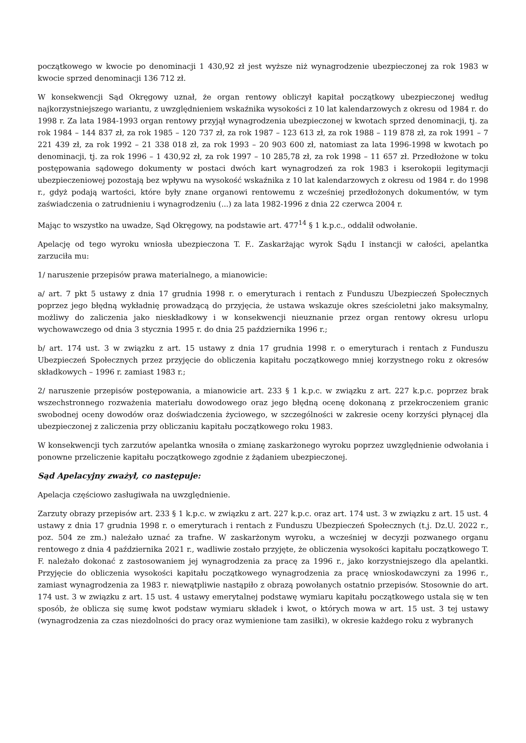początkowego w kwocie po denominacji 1 430,92 zł jest wyższe niż wynagrodzenie ubezpieczonej za rok 1983 w kwocie sprzed denominacji 136 712 zł.
W konsekwencji Sąd Okręgowy uznał, że organ rentowy obliczył kapitał początkowy ubezpieczonej według najkorzystniejszego wariantu, z uwzględnieniem wskaźnika wysokości z 10 lat kalendarzowych z okresu od 1984 r. do 1998 r. Za lata 1984-1993 organ rentowy przyjął wynagrodzenia ubezpieczonej w kwotach sprzed denominacji, tj. za rok 1984 – 144 837 zł, za rok 1985 – 120 737 zł, za rok 1987 – 123 613 zł, za rok 1988 – 119 878 zł, za rok 1991 – 7 221 439 zł, za rok 1992 – 21 338 018 zł, za rok 1993 – 20 903 600 zł, natomiast za lata 1996-1998 w kwotach po denominacji, tj. za rok 1996 – 1 430,92 zł, za rok 1997 – 10 285,78 zł, za rok 1998 – 11 657 zł. Przedłożone w toku postępowania sądowego dokumenty w postaci dwóch kart wynagrodzeń za rok 1983 i kserokopii legitymacji ubezpieczeniowej pozostają bez wpływu na wysokość wskaźnika z 10 lat kalendarzowych z okresu od 1984 r. do 1998 r., gdyż podają wartości, które były znane organowi rentowemu z wcześniej przedłożonych dokumentów, w tym zaświadczenia o zatrudnieniu i wynagrodzeniu (...) za lata 1982-1996 z dnia 22 czerwca 2004 r.
Mając to wszystko na uwadze, Sąd Okręgowy, na podstawie art. 477<sup>14</sup> § 1 k.p.c., oddalił odwołanie.
Apelację od tego wyroku wniosła ubezpieczona T. F.. Zaskarżając wyrok Sądu I instancji w całości, apelantka zarzuciła mu:
1/ naruszenie przepisów prawa materialnego, a mianowicie:
a/ art. 7 pkt 5 ustawy z dnia 17 grudnia 1998 r. o emeryturach i rentach z Funduszu Ubezpieczeń Społecznych poprzez jego błędną wykładnię prowadzącą do przyjęcia, że ustawa wskazuje okres sześcioletni jako maksymalny, możliwy do zaliczenia jako nieskładkowy i w konsekwencji nieuznanie przez organ rentowy okresu urlopu wychowawczego od dnia 3 stycznia 1995 r. do dnia 25 października 1996 r.;
b/ art. 174 ust. 3 w związku z art. 15 ustawy z dnia 17 grudnia 1998 r. o emeryturach i rentach z Funduszu Ubezpieczeń Społecznych przez przyjęcie do obliczenia kapitału początkowego mniej korzystnego roku z okresów składkowych – 1996 r. zamiast 1983 r.;
2/ naruszenie przepisów postępowania, a mianowicie art. 233 § 1 k.p.c. w związku z art. 227 k.p.c. poprzez brak wszechstronnego rozważenia materiału dowodowego oraz jego błędną ocenę dokonaną z przekroczeniem granic swobodnej oceny dowodów oraz doświadczenia życiowego, w szczególności w zakresie oceny korzyści płynącej dla ubezpieczonej z zaliczenia przy obliczaniu kapitału początkowego roku 1983.
W konsekwencji tych zarzutów apelantka wnosiła o zmianę zaskarżonego wyroku poprzez uwzględnienie odwołania i ponowne przeliczenie kapitału początkowego zgodnie z żądaniem ubezpieczonej.
Sąd Apelacyjny zważył, co następuje:
Apelacja częściowo zasługiwała na uwzględnienie.
Zarzuty obrazy przepisów art. 233 § 1 k.p.c. w związku z art. 227 k.p.c. oraz art. 174 ust. 3 w związku z art. 15 ust. 4 ustawy z dnia 17 grudnia 1998 r. o emeryturach i rentach z Funduszu Ubezpieczeń Społecznych (t.j. Dz.U. 2022 r., poz. 504 ze zm.) należało uznać za trafne. W zaskarżonym wyroku, a wcześniej w decyzji pozwanego organu rentowego z dnia 4 października 2021 r., wadliwie zostało przyjęte, że obliczenia wysokości kapitału początkowego T. F. należało dokonać z zastosowaniem jej wynagrodzenia za pracę za 1996 r., jako korzystniejszego dla apelantki. Przyjęcie do obliczenia wysokości kapitału początkowego wynagrodzenia za pracę wnioskodawczyni za 1996 r., zamiast wynagrodzenia za 1983 r. niewątpliwie nastąpiło z obrazą powołanych ostatnio przepisów. Stosownie do art. 174 ust. 3 w związku z art. 15 ust. 4 ustawy emerytalnej podstawę wymiaru kapitału początkowego ustala się w ten sposób, że oblicza się sumę kwot podstaw wymiaru składek i kwot, o których mowa w art. 15 ust. 3 tej ustawy (wynagrodzenia za czas niezdolności do pracy oraz wymienione tam zasiłki), w okresie każdego roku z wybranych